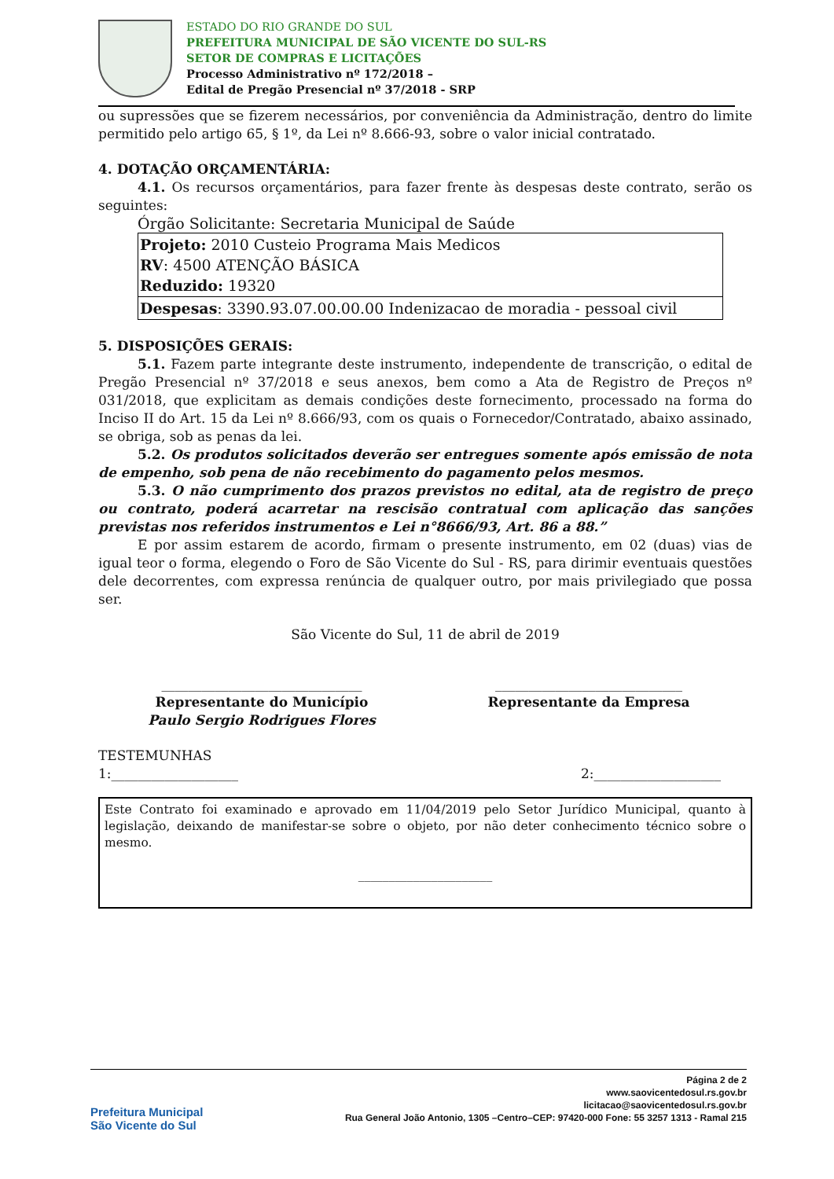ESTADO DO RIO GRANDE DO SUL
PREFEITURA MUNICIPAL DE SÃO VICENTE DO SUL-RS
SETOR DE COMPRAS E LICITAÇÕES
Processo Administrativo nº 172/2018 –
Edital de Pregão Presencial nº 37/2018 - SRP
ou supressões que se fizerem necessários, por conveniência da Administração, dentro do limite permitido pelo artigo 65, § 1º, da Lei nº 8.666-93, sobre o valor inicial contratado.
4. DOTAÇÃO ORÇAMENTÁRIA:
4.1. Os recursos orçamentários, para fazer frente às despesas deste contrato, serão os seguintes:
Órgão Solicitante: Secretaria Municipal de Saúde
| Projeto: 2010 Custeio Programa Mais Medicos RV : 4500 ATENÇÃO BÁSICA Reduzido: 19320 |
| Despesas : 3390.93.07.00.00.00 Indenizacao de moradia - pessoal civil |
5. DISPOSIÇÕES GERAIS:
5.1. Fazem parte integrante deste instrumento, independente de transcrição, o edital de Pregão Presencial nº 37/2018 e seus anexos, bem como a Ata de Registro de Preços nº 031/2018, que explicitam as demais condições deste fornecimento, processado na forma do Inciso II do Art. 15 da Lei nº 8.666/93, com os quais o Fornecedor/Contratado, abaixo assinado, se obriga, sob as penas da lei.
5.2. Os produtos solicitados deverão ser entregues somente após emissão de nota de empenho, sob pena de não recebimento do pagamento pelos mesmos.
5.3. O não cumprimento dos prazos previstos no edital, ata de registro de preço ou contrato, poderá acarretar na rescisão contratual com aplicação das sanções previstas nos referidos instrumentos e Lei n°8666/93, Art. 86 a 88.”
E por assim estarem de acordo, firmam o presente instrumento, em 02 (duas) vias de igual teor o forma, elegendo o Foro de São Vicente do Sul - RS, para dirimir eventuais questões dele decorrentes, com expressa renúncia de qualquer outro, por mais privilegiado que possa ser.
São Vicente do Sul, 11 de abril de 2019
______________________________
Representante do Município
Paulo Sergio Rodrigues Flores
____________________________
Representante da Empresa
TESTEMUNHAS
1:___________________ 2:___________________
Este Contrato foi examinado e aprovado em 11/04/2019 pelo Setor Jurídico Municipal, quanto à legislação, deixando de manifestar-se sobre o objeto, por não deter conhecimento técnico sobre o mesmo.
______________________
Prefeitura Municipal
São Vicente do Sul
Página 2 de 2
www.saovicentedosul.rs.gov.br
licitacao@saovicentedosul.rs.gov.br
Rua General João Antonio, 1305 –Centro–CEP: 97420-000 Fone: 55 3257 1313 - Ramal 215